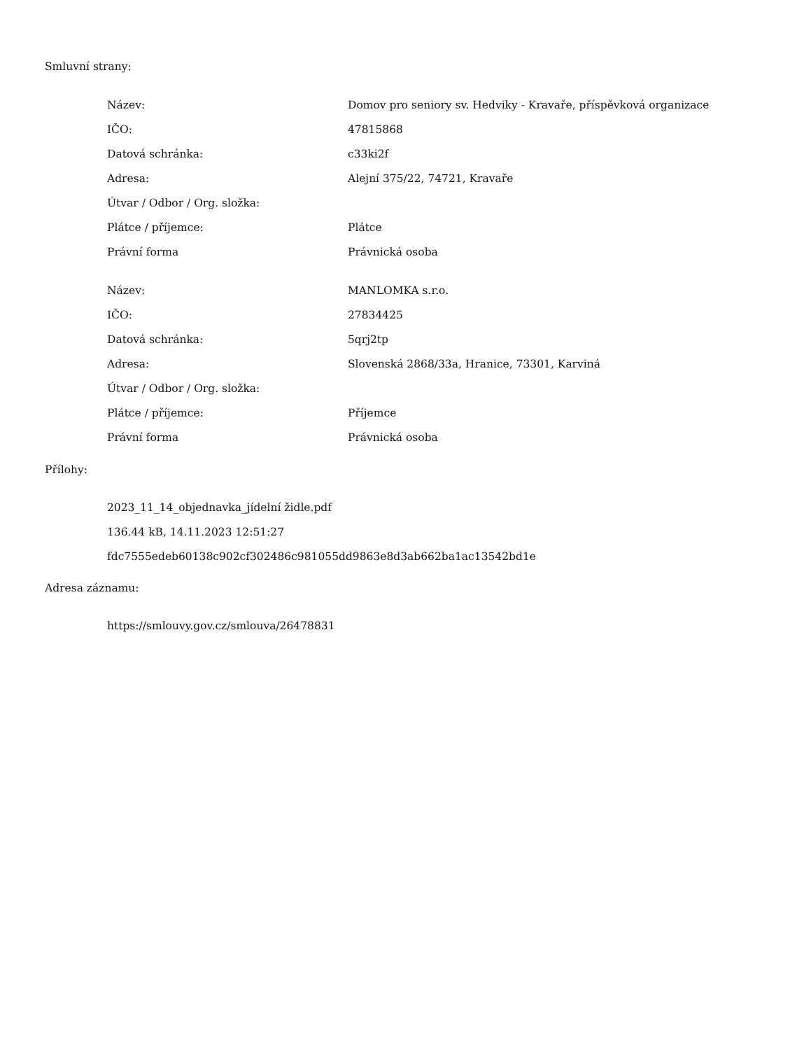Smluvní strany:
| Název: | Domov pro seniory sv. Hedviky - Kravaře, příspěvková organizace |
| IČO: | 47815868 |
| Datová schránka: | c33ki2f |
| Adresa: | Alejní 375/22, 74721, Kravaře |
| Útvar / Odbor / Org. složka: | |
| Plátce / příjemce: | Plátce |
| Právní forma | Právnická osoba |
| Název: | MANLOMKA s.r.o. |
| IČO: | 27834425 |
| Datová schránka: | 5qrj2tp |
| Adresa: | Slovenská 2868/33a, Hranice, 73301, Karviná |
| Útvar / Odbor / Org. složka: | |
| Plátce / příjemce: | Příjemce |
| Právní forma | Právnická osoba |
Přílohy:
2023_11_14_objednavka_jídelní židle.pdf
136.44 kB, 14.11.2023 12:51:27
fdc7555edeb60138c902cf302486c981055dd9863e8d3ab662ba1ac13542bd1e
Adresa záznamu:
https://smlouvy.gov.cz/smlouva/26478831